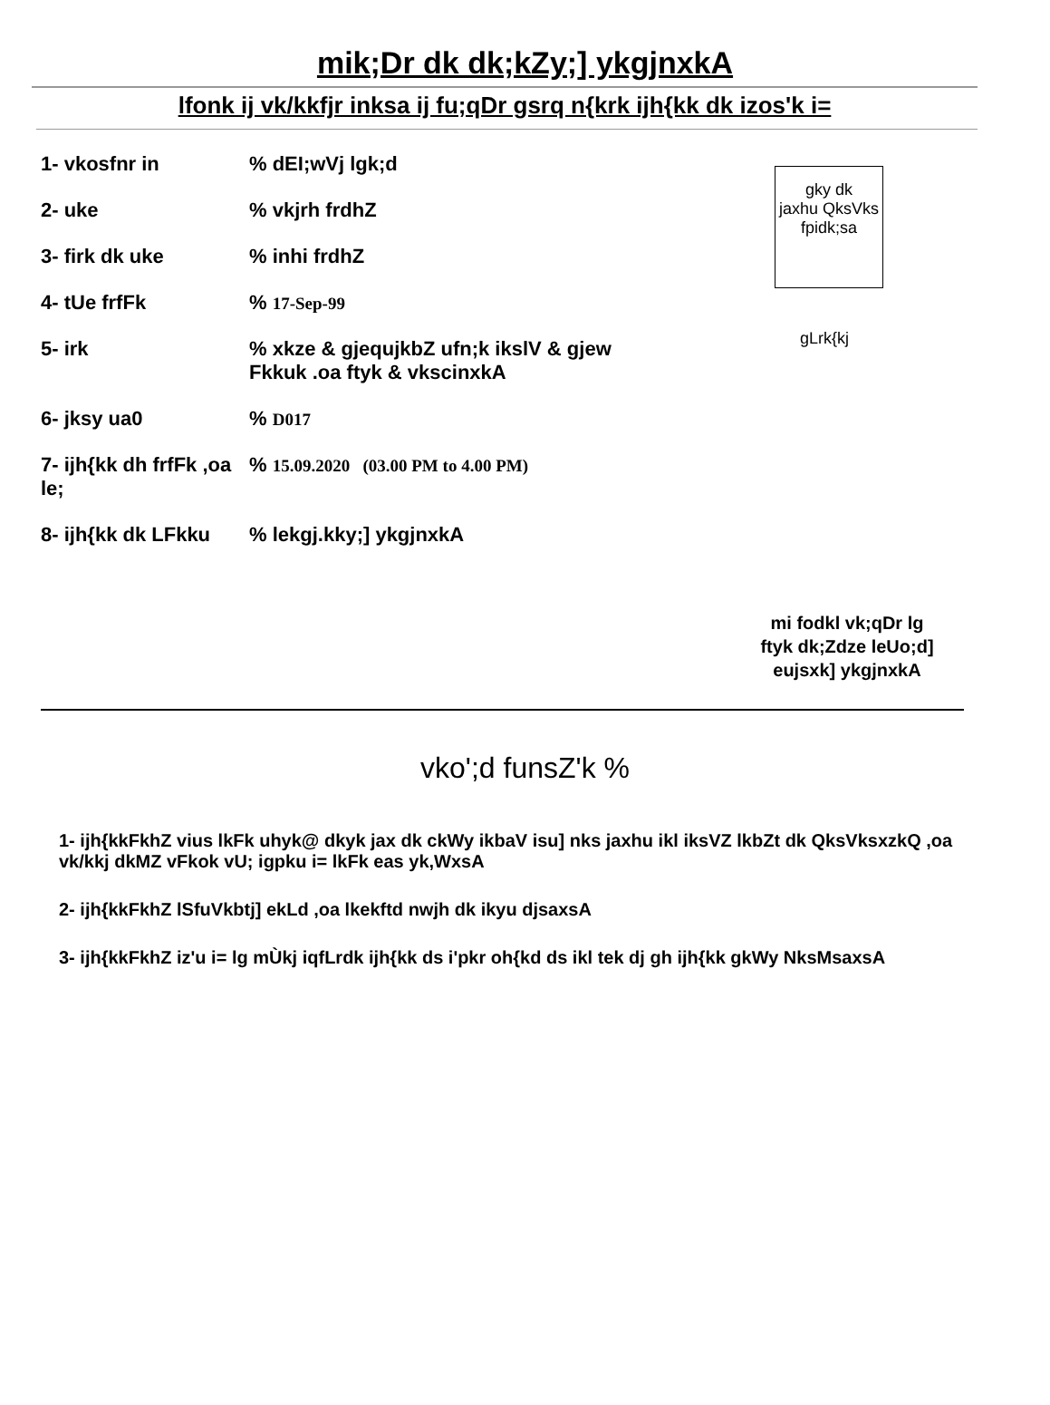mik;Dr dk dk;kZy;] ykgjnxkA
lfonk ij vk/kkfjr inksa ij fu;qDr gsrq n{krk ijh{kk dk izos'k i=
1- vkosfnr in % dEI;wVj lgk;d
2- uke % vkjrh frdhZ
3- firk dk uke % inhi frdhZ
4- tUe frfFk % 17-Sep-99
5- irk % xkze & gjequjkbZ ufn;k ikslV & gjew
Fkkuk .oa ftyk & vkscinxkA
6- jksy ua0 % D017
7- ijh{kk dh frfFk ,oa le;
% 15.09.2020 (03.00 PM to 4.00 PM)
8- ijh{kk dk LFkku
% lekgj.kky;] ykgjnxkA
gky dk
jaxhu QksVks
fpidk;sa
gLrk{kj
mi fodkl vk;qDr lg
ftyk dk;Zdze leUo;d]
eujsxk] ykgjnxkA
vko';d funsZ'k %
1- ijh{kkFkhZ vius lkFk uhyk@ dkyk jax dk ckWy ikbaV isu] nks jaxhu ikl iksVZ lkbZt dk QksVksxzkQ ,oa vk/kkj dkMZ vFkok vU; igpku i= lkFk eas yk,WxsA
2- ijh{kkFkhZ lSfuVkbtj] ekLd ,oa lkekftd nwjh dk ikyu djsaxsA
3- ijh{kkFkhZ iz'u i= lg mÙkj iqfLrdk ijh{kk ds i'pkr oh{kd ds ikl tek dj gh ijh{kk gkWy NksMsaxsA